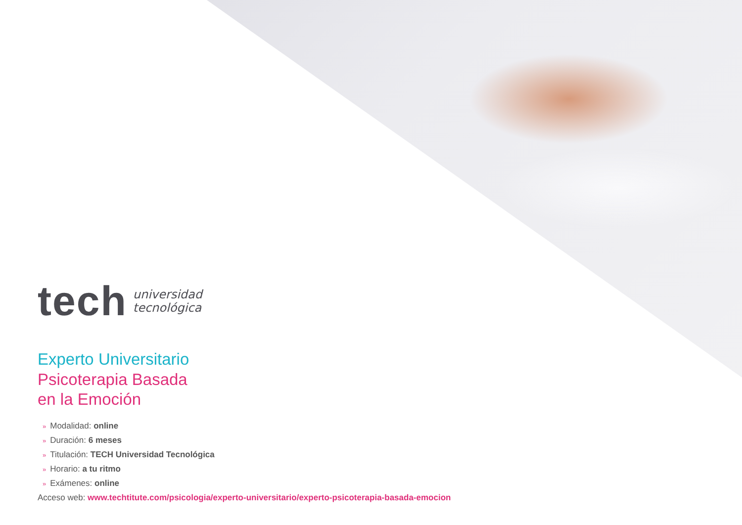tech
universidad
tecnológica
Experto Universitario
Psicoterapia Basada
en la Emoción
» Modalidad: online
» Duración: 6 meses
» Titulación: TECH Universidad Tecnológica
» Horario: a tu ritmo
» Exámenes: online
Acceso web: www.techtitute.com/psicologia/experto-universitario/experto-psicoterapia-basada-emocion